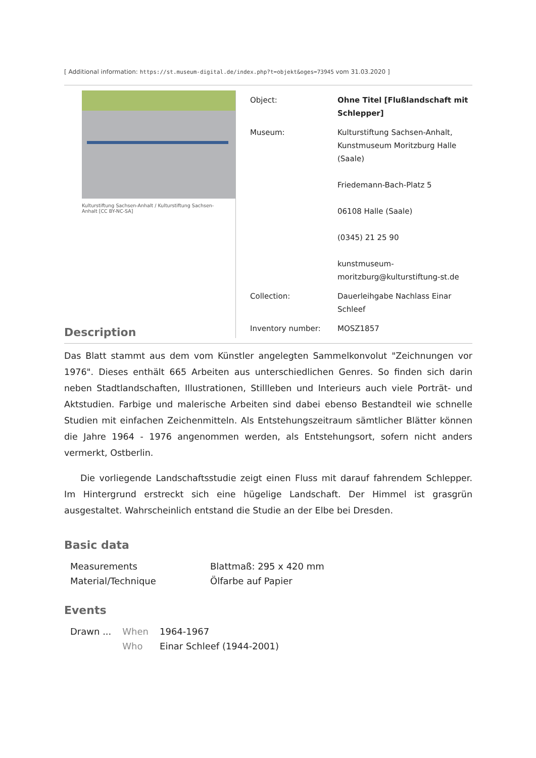[ Additional information: https://st.museum-digital.de/index.php?t=objekt&oges=73945 vom 31.03.2020 ]
Kulturstiftung Sachsen-Anhalt / Kulturstiftung Sachsen-Anhalt [CC BY-NC-SA]
| Object: | Ohne Titel [Flußlandschaft mit Schlepper] |
| Museum: | Kulturstiftung Sachsen-Anhalt, Kunstmuseum Moritzburg Halle (Saale) Friedemann-Bach-Platz 5 06108 Halle (Saale) (0345) 21 25 90 kunstmuseum-moritzburg@kulturstiftung-st.de |
| Collection: | Dauerleihgabe Nachlass Einar Schleef |
| Inventory number: | MOSZ1857 |
Description
Das Blatt stammt aus dem vom Künstler angelegten Sammelkonvolut "Zeichnungen vor 1976". Dieses enthält 665 Arbeiten aus unterschiedlichen Genres. So finden sich darin neben Stadtlandschaften, Illustrationen, Stillleben und Interieurs auch viele Porträt- und Aktstudien. Farbige und malerische Arbeiten sind dabei ebenso Bestandteil wie schnelle Studien mit einfachen Zeichenmitteln. Als Entstehungszeitraum sämtlicher Blätter können die Jahre 1964 - 1976 angenommen werden, als Entstehungsort, sofern nicht anders vermerkt, Ostberlin.
Die vorliegende Landschaftsstudie zeigt einen Fluss mit darauf fahrendem Schlepper. Im Hintergrund erstreckt sich eine hügelige Landschaft. Der Himmel ist grasgrün ausgestaltet. Wahrscheinlich entstand die Studie an der Elbe bei Dresden.
Basic data
| Measurements | Blattmaß: 295 x 420 mm |
| Material/Technique | Ölfarbe auf Papier |
Events
| Drawn ... | When | 1964-1967 |
| | Who | Einar Schleef (1944-2001) |